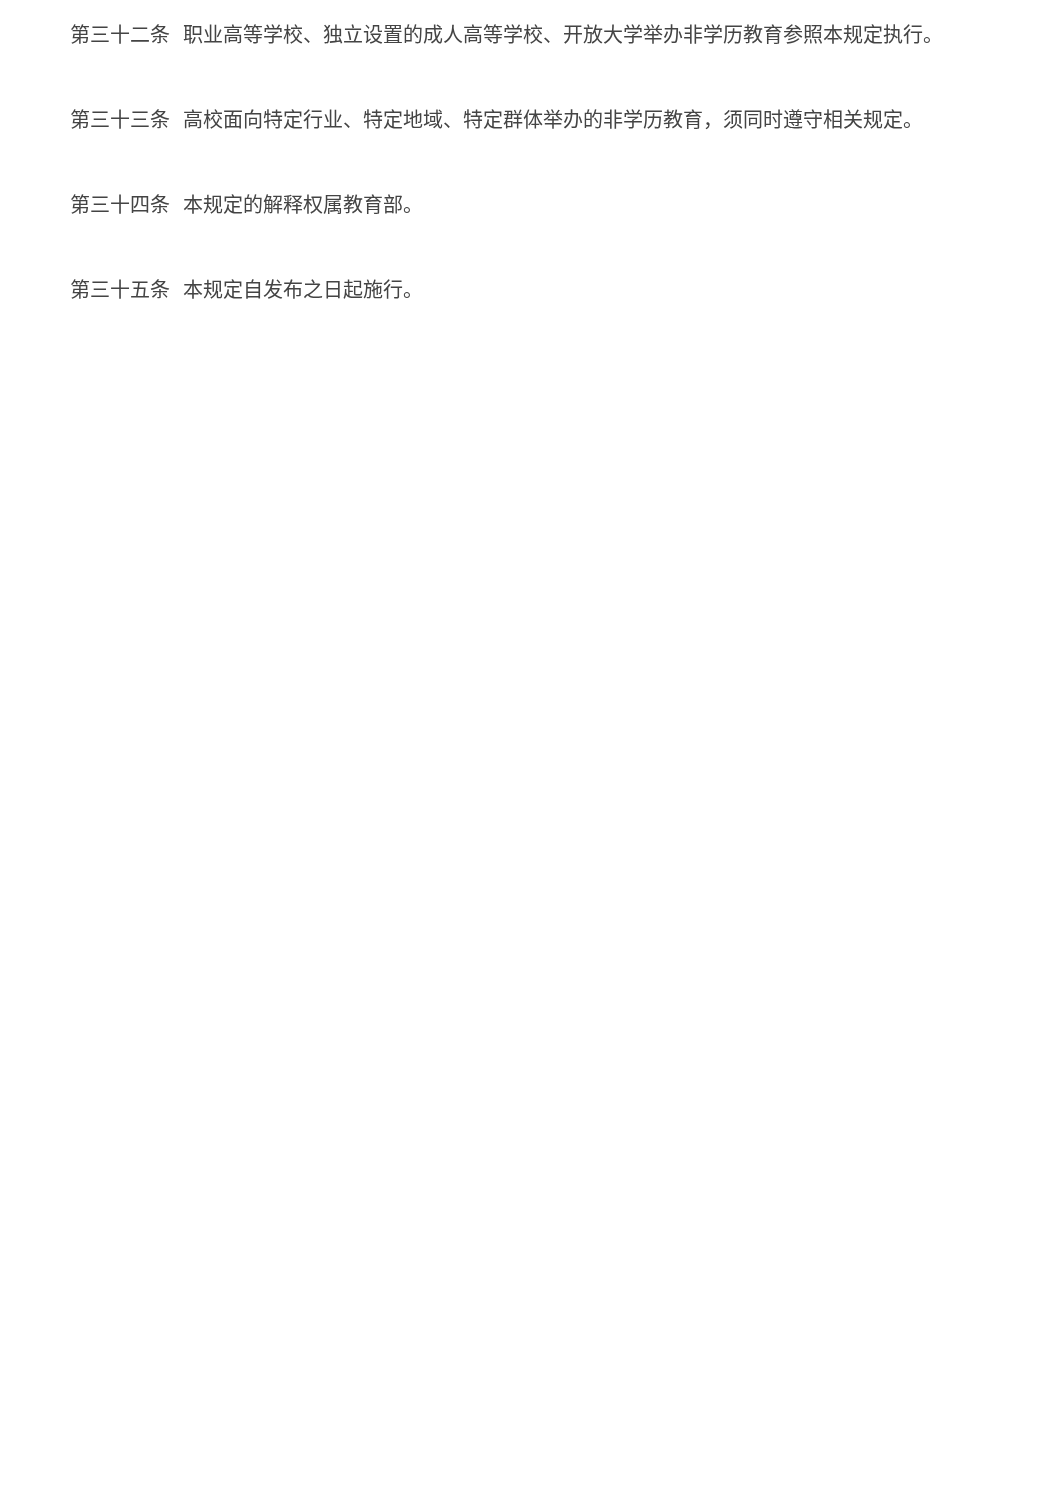第三十二条 职业高等学校、独立设置的成人高等学校、开放大学举办非学历教育参照本规定执行。
第三十三条 高校面向特定行业、特定地域、特定群体举办的非学历教育，须同时遵守相关规定。
第三十四条 本规定的解释权属教育部。
第三十五条 本规定自发布之日起施行。